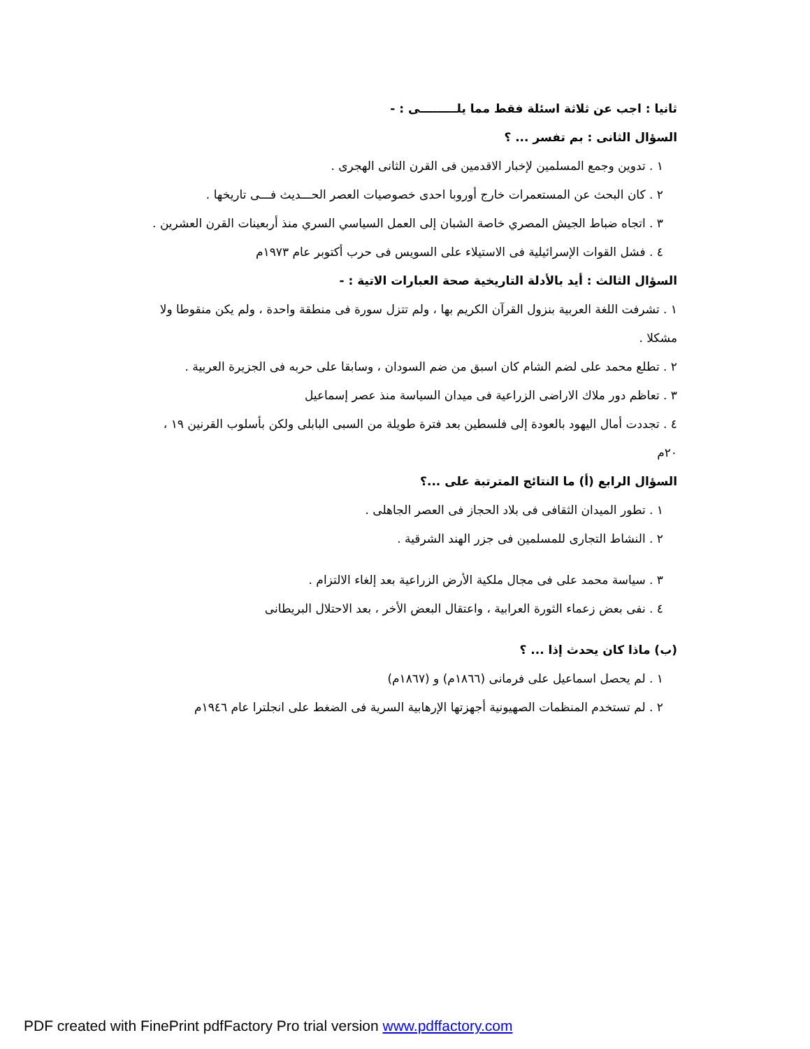ثانيا : اجب عن ثلاثة اسئلة فقط مما يلـــــــــى : -
السؤال الثانى : بم تفسر ... ؟
١ . تدوين وجمع المسلمين لإخبار الاقدمين فى القرن الثانى الهجرى .
٢ . كان البحث عن المستعمرات خارج أوروبا احدى خصوصيات العصر الحـــديث فـــى تاريخها .
٣ . اتجاه ضباط الجيش المصري خاصة الشبان إلى العمل السياسي السري منذ أربعينات القرن العشرين .
٤ . فشل القوات الإسرائيلية فى الاستيلاء على السويس فى حرب أكتوبر عام ١٩٧٣م
السؤال الثالث : أيد بالأدلة التاريخية صحة العبارات الاتية : -
١ . تشرفت اللغة العربية بنزول القرآن الكريم بها ، ولم تتزل سورة فى منطقة واحدة ، ولم يكن منقوطا ولا مشكلا .
٢ . تطلع محمد على لضم الشام كان اسبق من ضم السودان ، وسابقا على حربه فى الجزيرة العربية .
٣ . تعاظم دور ملاك الاراضى الزراعية فى ميدان السياسة منذ عصر إسماعيل
٤ . تجددت أمال اليهود بالعودة إلى فلسطين بعد فترة طويلة من السبى البابلى ولكن بأسلوب القرنين ١٩ ، ٢٠م
السؤال الرابع (أ) ما النتائج المترتبة على ...؟
١ . تطور الميدان الثقافى فى بلاد الحجاز فى العصر الجاهلى .
٢ . النشاط التجارى للمسلمين فى جزر الهند الشرقية .
٣ . سياسة محمد على فى مجال ملكية الأرض الزراعية بعد إلغاء الالتزام .
٤ . نفى بعض زعماء الثورة العرابية ، واعتقال البعض الأخر ، بعد الاحتلال البريطانى
(ب) ماذا كان يحدث إذا ... ؟
١ . لم يحصل اسماعيل على فرمانى (١٨٦٦م) و (١٨٦٧م)
٢ . لم تستخدم المنظمات الصهيونية أجهزتها الإرهابية السرية فى الضغط على انجلترا عام ١٩٤٦م
PDF created with FinePrint pdfFactory Pro trial version www.pdffactory.com